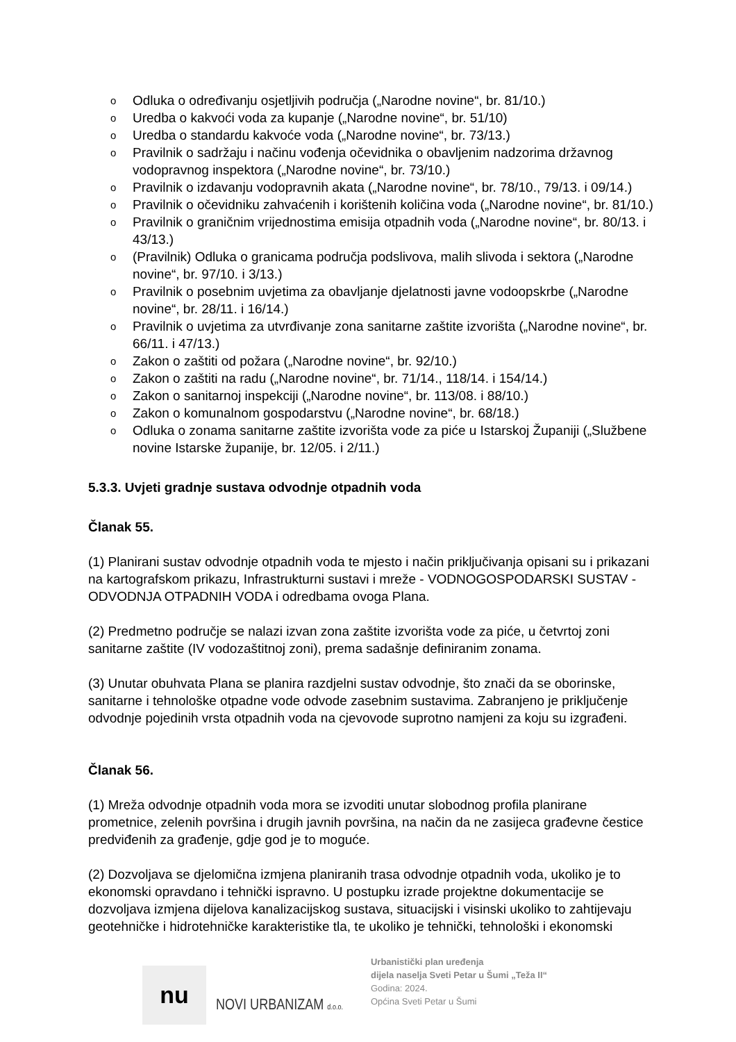o Odluka o određivanju osjetljivih područja („Narodne novine“, br. 81/10.)
o Uredba o kakvoći voda za kupanje („Narodne novine“, br. 51/10)
o Uredba o standardu kakvoće voda („Narodne novine“, br. 73/13.)
o Pravilnik o sadržaju i načinu vođenja očevidnika o obavljenim nadzorima državnog vodopravnog inspektora („Narodne novine“, br. 73/10.)
o Pravilnik o izdavanju vodopravnih akata („Narodne novine“, br. 78/10., 79/13. i 09/14.)
o Pravilnik o očevidniku zahvaćenih i korištenih količina voda („Narodne novine“, br. 81/10.)
o Pravilnik o graničnim vrijednostima emisija otpadnih voda („Narodne novine“, br. 80/13. i 43/13.)
o (Pravilnik) Odluka o granicama područja podslivova, malih slivoda i sektora („Narodne novine“, br. 97/10. i 3/13.)
o Pravilnik o posebnim uvjetima za obavljanje djelatnosti javne vodoopskrbe („Narodne novine“, br. 28/11. i 16/14.)
o Pravilnik o uvjetima za utvrđivanje zona sanitarne zaštite izvorišta („Narodne novine“, br. 66/11. i 47/13.)
o Zakon o zaštiti od požara („Narodne novine“, br. 92/10.)
o Zakon o zaštiti na radu („Narodne novine“, br. 71/14., 118/14. i 154/14.)
o Zakon o sanitarnoj inspekciji („Narodne novine“, br. 113/08. i 88/10.)
o Zakon o komunalnom gospodarstvu („Narodne novine“, br. 68/18.)
o Odluka o zonama sanitarne zaštite izvorišta vode za piće u Istarskoj Županiji („Službene novine Istarske županije, br. 12/05. i 2/11.)
5.3.3. Uvjeti gradnje sustava odvodnje otpadnih voda
Članak 55.
(1) Planirani sustav odvodnje otpadnih voda te mjesto i način priključivanja opisani su i prikazani na kartografskom prikazu, Infrastrukturni sustavi i mreže - VODNOGOSPODARSKI SUSTAV - ODVODNJA OTPADNIH VODA i odredbama ovoga Plana.
(2) Predmetno područje se nalazi izvan zona zaštite izvorišta vode za piće, u četvrtoj zoni sanitarne zaštite (IV vodozaštitnoj zoni), prema sadašnje definiranim zonama.
(3) Unutar obuhvata Plana se planira razdjelni sustav odvodnje, što znači da se oborinske, sanitarne i tehnološke otpadne vode odvode zasebnim sustavima. Zabranjeno je priključenje odvodnje pojedinih vrsta otpadnih voda na cjevovode suprotno namjeni za koju su izgrađeni.
Članak 56.
(1) Mreža odvodnje otpadnih voda mora se izvoditi unutar slobodnog profila planirane prometnice, zelenih površina i drugih javnih površina, na način da ne zasijeca građevne čestice predviđenih za građenje, gdje god je to moguće.
(2) Dozvoljava se djelomična izmjena planiranih trasa odvodnje otpadnih voda, ukoliko je to ekonomski opravdano i tehnički ispravno. U postupku izrade projektne dokumentacije se dozvoljava izmjena dijelova kanalizacijskog sustava, situacijski i visinski ukoliko to zahtijevaju geotehničke i hidrotehničke karakteristike tla, te ukoliko je tehnički, tehnološki i ekonomski
nu
NOVI URBANIZAM d.o.o.
Urbanistički plan uređenja
dijela naselja Sveti Petar u Šumi „Teža II“
Godina: 2024.
Općina Sveti Petar u Šumi